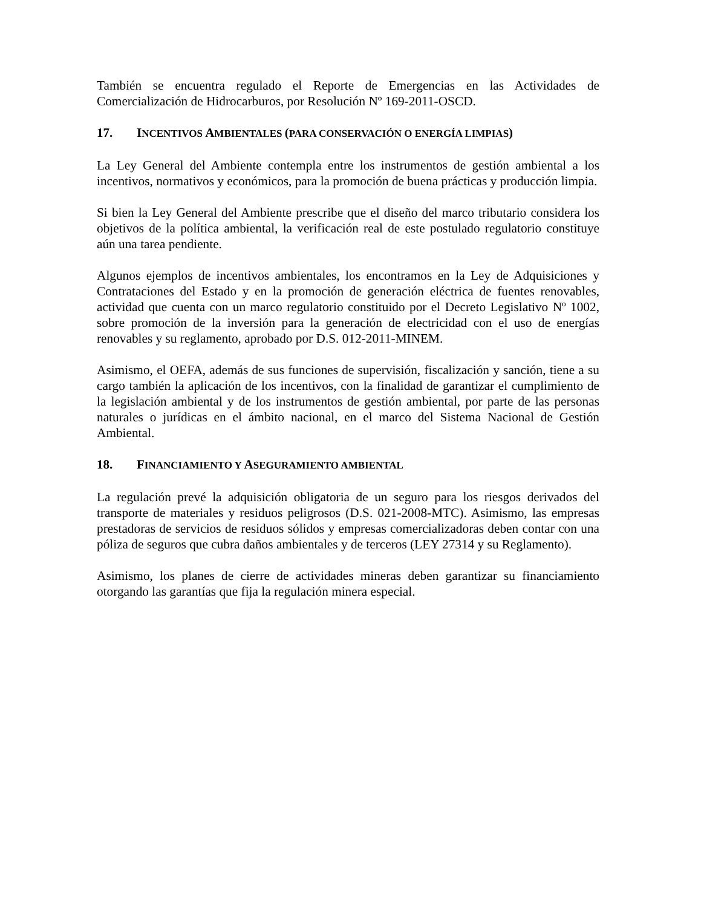También se encuentra regulado el Reporte de Emergencias en las Actividades de Comercialización de Hidrocarburos, por Resolución Nº 169-2011-OSCD.
17. INCENTIVOS AMBIENTALES (PARA CONSERVACIÓN O ENERGÍA LIMPIAS)
La Ley General del Ambiente contempla entre los instrumentos de gestión ambiental a los incentivos, normativos y económicos, para la promoción de buena prácticas y producción limpia.
Si bien la Ley General del Ambiente prescribe que el diseño del marco tributario considera los objetivos de la política ambiental, la verificación real de este postulado regulatorio constituye aún una tarea pendiente.
Algunos ejemplos de incentivos ambientales, los encontramos en la Ley de Adquisiciones y Contrataciones del Estado y en la promoción de generación eléctrica de fuentes renovables, actividad que cuenta con un marco regulatorio constituido por el Decreto Legislativo Nº 1002, sobre promoción de la inversión para la generación de electricidad con el uso de energías renovables y su reglamento, aprobado por D.S. 012-2011-MINEM.
Asimismo, el OEFA, además de sus funciones de supervisión, fiscalización y sanción, tiene a su cargo también la aplicación de los incentivos, con la finalidad de garantizar el cumplimiento de la legislación ambiental y de los instrumentos de gestión ambiental, por parte de las personas naturales o jurídicas en el ámbito nacional, en el marco del Sistema Nacional de Gestión Ambiental.
18. FINANCIAMIENTO Y ASEGURAMIENTO AMBIENTAL
La regulación prevé la adquisición obligatoria de un seguro para los riesgos derivados del transporte de materiales y residuos peligrosos (D.S. 021-2008-MTC). Asimismo, las empresas prestadoras de servicios de residuos sólidos y empresas comercializadoras deben contar con una póliza de seguros que cubra daños ambientales y de terceros (LEY 27314 y su Reglamento).
Asimismo, los planes de cierre de actividades mineras deben garantizar su financiamiento otorgando las garantías que fija la regulación minera especial.